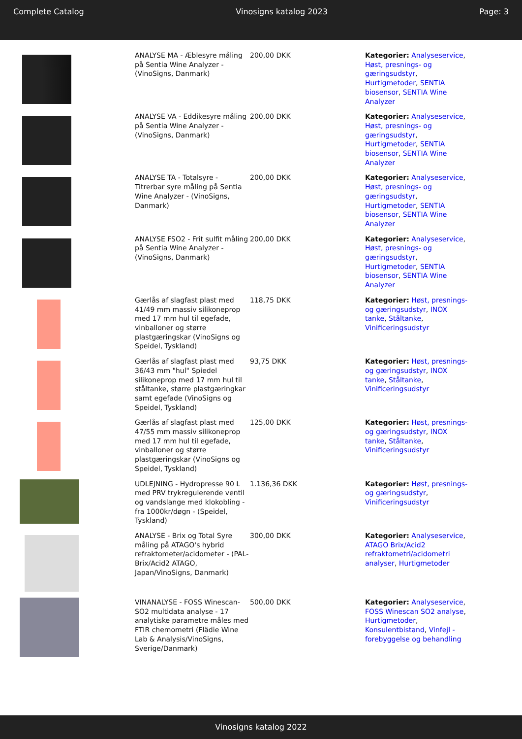Complete Catalog Vinosigns katalog 2023 Page: 3
| | ANALYSE MA - Æblesyre måling på Sentia Wine Analyzer - (VinoSigns, Danmark) | 200,00 DKK | Kategorier: Analyseservice , Høst, presnings- og gæringsudstyr , Hurtigmetoder , SENTIA biosensor , SENTIA Wine Analyzer |
| | ANALYSE VA - Eddikesyre måling på Sentia Wine Analyzer - (VinoSigns, Danmark) | 200,00 DKK | Kategorier: Analyseservice , Høst, presnings- og gæringsudstyr , Hurtigmetoder , SENTIA biosensor , SENTIA Wine Analyzer |
| | ANALYSE TA - Totalsyre - Titrerbar syre måling på Sentia Wine Analyzer - (VinoSigns, Danmark) | 200,00 DKK | Kategorier: Analyseservice , Høst, presnings- og gæringsudstyr , Hurtigmetoder , SENTIA biosensor , SENTIA Wine Analyzer |
| | ANALYSE FSO2 - Frit sulfit måling på Sentia Wine Analyzer - (VinoSigns, Danmark) | 200,00 DKK | Kategorier: Analyseservice , Høst, presnings- og gæringsudstyr , Hurtigmetoder , SENTIA biosensor , SENTIA Wine Analyzer |
| | Gærlås af slagfast plast med 41/49 mm massiv silikoneprop med 17 mm hul til egefade, vinballoner og større plastgæringskar (VinoSigns og Speidel, Tyskland) | 118,75 DKK | Kategorier: Høst, presnings- og gæringsudstyr , INOX tanke , Ståltanke , Vinificeringsudstyr |
| | Gærlås af slagfast plast med 36/43 mm "hul" Spiedel silikoneprop med 17 mm hul til ståltanke, større plastgæringkar samt egefade (VinoSigns og Speidel, Tyskland) | 93,75 DKK | Kategorier: Høst, presnings- og gæringsudstyr , INOX tanke , Ståltanke , Vinificeringsudstyr |
| | Gærlås af slagfast plast med 47/55 mm massiv silikoneprop med 17 mm hul til egefade, vinballoner og større plastgæringskar (VinoSigns og Speidel, Tyskland) | 125,00 DKK | Kategorier: Høst, presnings- og gæringsudstyr , INOX tanke , Ståltanke , Vinificeringsudstyr |
| | UDLEJNING - Hydropresse 90 L med PRV trykregulerende ventil og vandslange med klokobling - fra 1000kr/døgn - (Speidel, Tyskland) | 1.136,36 DKK | Kategorier: Høst, presnings- og gæringsudstyr , Vinificeringsudstyr |
| | ANALYSE - Brix og Total Syre måling på ATAGO's hybrid refraktometer/acidometer - (PAL-Brix/Acid2 ATAGO, Japan/VinoSigns, Danmark) | 300,00 DKK | Kategorier: Analyseservice , ATAGO Brix/Acid2 refraktometri/acidometri analyser , Hurtigmetoder |
| | VINANALYSE - FOSS Winescan-SO2 multidata analyse - 17 analytiske parametre måles med FTIR chemometri (Flädie Wine Lab & Analysis/VinoSigns, Sverige/Danmark) | 500,00 DKK | Kategorier: Analyseservice , FOSS Winescan SO2 analyse , Hurtigmetoder , Konsulentbistand , Vinfejl - forebyggelse og behandling |
Vinosigns katalog 2022